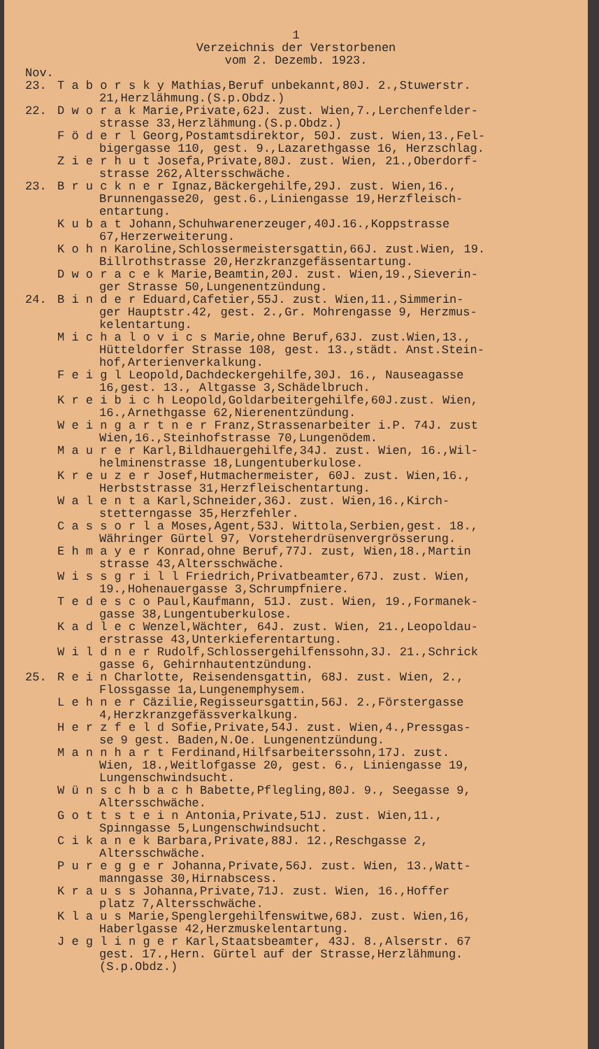1
Verzeichnis der Verstorbenen
vom 2. Dezemb. 1923.
Nov.
23. T a b o r s k y Mathias,Beruf unbekannt,80J. 2.,Stuwerstr.
21,Herzlähmung.(S.p.Obdz.)
22. D w o r a k Marie,Private,62J. zust. Wien,7.,Lerchenfelder-
strasse 33,Herzlähmung.(S.p.Obdz.)
F ö d e r l Georg,Postamtsdirektor, 50J. zust. Wien,13.,Fel-
bigergasse 110, gest. 9.,Lazarethgasse 16, Herzschlag.
Z i e r h u t Josefa,Private,80J. zust. Wien, 21.,Oberdorf-
strasse 262,Altersschwäche.
23. B r u c k n e r Ignaz,Bäckergehilfe,29J. zust. Wien,16.,
Brunnengasse20, gest.6.,Liniengasse 19,Herzfleisch-
entartung.
K u b a t Johann,Schuhwarenerzeuger,40J.16.,Koppstrasse
67,Herzerweiterung.
K o h n Karoline,Schlossermeistersgattin,66J. zust.Wien, 19.
Billrothstrasse 20,Herzkranzgefässentartung.
D w o r a c e k Marie,Beamtin,20J. zust. Wien,19.,Sieverin-
ger Strasse 50,Lungenentzündung.
24. B i n d e r Eduard,Cafetier,55J. zust. Wien,11.,Simmerin-
ger Hauptstr.42, gest. 2.,Gr. Mohrengasse 9, Herzmus-
kelentartung.
M i c h a l o v i c s Marie,ohne Beruf,63J. zust.Wien,13.,
Hütteldorfer Strasse 108, gest. 13.,städt. Anst.Stein-
hof,Arterienverkalkung.
F e i g l Leopold,Dachdeckergehilfe,30J. 16., Nauseagasse
16,gest. 13., Altgasse 3,Schädelbruch.
K r e i b i c h Leopold,Goldarbeitergehilfe,60J.zust. Wien,
16.,Arnethgasse 62,Nierenentzündung.
W e i n g a r t n e r Franz,Strassenarbeiter i.P. 74J. zust
Wien,16.,Steinhofstrasse 70,Lungenödem.
M a u r e r Karl,Bildhauergehilfe,34J. zust. Wien, 16.,Wil-
helminenstrasse 18,Lungentuberkulose.
K r e u z e r Josef,Hutmachermeister, 60J. zust. Wien,16.,
Herbststrasse 31,Herzfleischentartung.
W a l e n t a Karl,Schneider,36J. zust. Wien,16.,Kirch-
stetterngasse 35,Herzfehler.
C a s s o r l a Moses,Agent,53J. Wittola,Serbien,gest. 18.,
Währinger Gürtel 97, Vorsteherdrüsenvergrösserung.
E h m a y e r Konrad,ohne Beruf,77J. zust, Wien,18.,Martin
strasse 43,Altersschwäche.
W i s s g r i l l Friedrich,Privatbeamter,67J. zust. Wien,
19.,Hohenauergasse 3,Schrumpfniere.
T e d e s c o Paul,Kaufmann, 51J. zust. Wien, 19.,Formanek-
gasse 38,Lungentuberkulose.
K a d l e c Wenzel,Wächter, 64J. zust. Wien, 21.,Leopoldau-
erstrasse 43,Unterkieferentartung.
W i l d n e r Rudolf,Schlossergehilfenssohn,3J. 21.,Schrick
gasse 6, Gehirnhautentzündung.
25. R e i n Charlotte, Reisendensgattin, 68J. zust. Wien, 2.,
Flossgasse 1a,Lungenemphysem.
L e h n e r Cäzilie,Regisseursgattin,56J. 2.,Förstergasse
4,Herzkranzgefässverkalkung.
H e r z f e l d Sofie,Private,54J. zust. Wien,4.,Pressgas-
se 9 gest. Baden,N.Oe. Lungenentzündung.
M a n n h a r t Ferdinand,Hilfsarbeiterssohn,17J. zust.
Wien, 18.,Weitlofgasse 20, gest. 6., Liniengasse 19,
Lungenschwindsucht.
W ü n s c h b a c h Babette,Pflegling,80J. 9., Seegasse 9,
Altersschwäche.
G o t t s t e i n Antonia,Private,51J. zust. Wien,11.,
Spinngasse 5,Lungenschwindsucht.
C i k a n e k Barbara,Private,88J. 12.,Reschgasse 2,
Altersschwäche.
P u r e g g e r Johanna,Private,56J. zust. Wien, 13.,Watt-
manngasse 30,Hirnabscess.
K r a u s s Johanna,Private,71J. zust. Wien, 16.,Hoffer
platz 7,Altersschwäche.
K l a u s Marie,Spenglergehilfenswitwe,68J. zust. Wien,16,
Haberlgasse 42,Herzmuskelentartung.
J e g l i n g e r Karl,Staatsbeamter, 43J. 8.,Alserstr. 67
gest. 17.,Hern. Gürtel auf der Strasse,Herzlähmung.
(S.p.Obdz.)